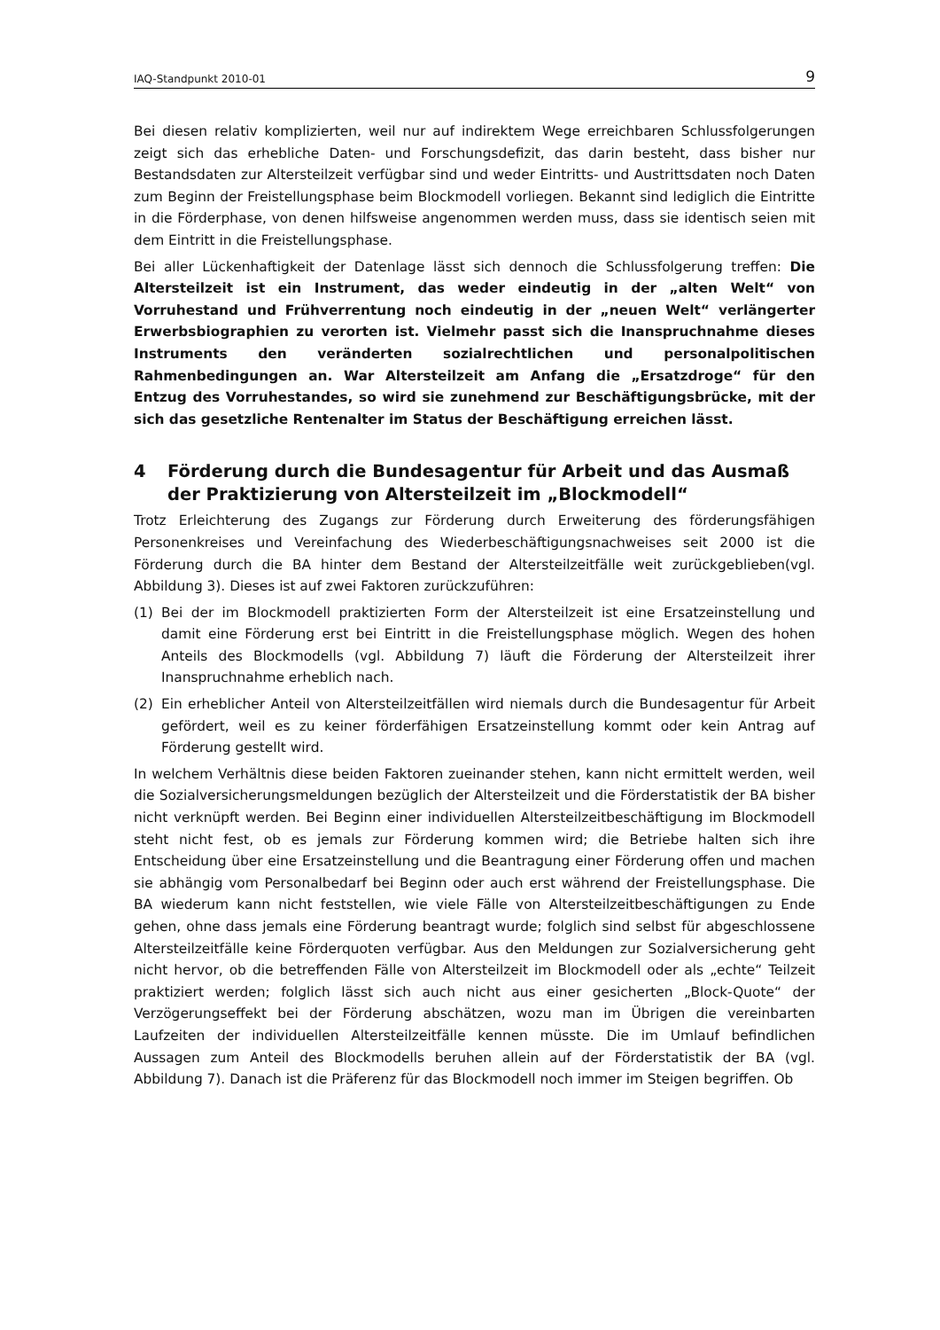IAQ-Standpunkt 2010-01 9
Bei diesen relativ komplizierten, weil nur auf indirektem Wege erreichbaren Schlussfolgerungen zeigt sich das erhebliche Daten- und Forschungsdefizit, das darin besteht, dass bisher nur Bestandsdaten zur Altersteilzeit verfügbar sind und weder Eintritts- und Austrittsdaten noch Daten zum Beginn der Freistellungsphase beim Blockmodell vorliegen. Bekannt sind lediglich die Eintritte in die Förderphase, von denen hilfsweise angenommen werden muss, dass sie identisch seien mit dem Eintritt in die Freistellungsphase.
Bei aller Lückenhaftigkeit der Datenlage lässt sich dennoch die Schlussfolgerung treffen: Die Altersteilzeit ist ein Instrument, das weder eindeutig in der „alten Welt“ von Vorruhestand und Frühverrentung noch eindeutig in der „neuen Welt“ verlängerter Erwerbsbiographien zu verorten ist. Vielmehr passt sich die Inanspruchnahme dieses Instruments den veränderten sozialrechtlichen und personalpolitischen Rahmenbedingungen an. War Altersteilzeit am Anfang die „Ersatzdroge“ für den Entzug des Vorruhestandes, so wird sie zunehmend zur Beschäftigungsbrücke, mit der sich das gesetzliche Rentenalter im Status der Beschäftigung erreichen lässt.
4 Förderung durch die Bundesagentur für Arbeit und das Ausmaß der Praktizierung von Altersteilzeit im „Blockmodell“
Trotz Erleichterung des Zugangs zur Förderung durch Erweiterung des förderungsfähigen Personenkreises und Vereinfachung des Wiederbeschäftigungsnachweises seit 2000 ist die Förderung durch die BA hinter dem Bestand der Altersteilzeitfälle weit zurückgeblieben(vgl. Abbildung 3). Dieses ist auf zwei Faktoren zurückzuführen:
(1) Bei der im Blockmodell praktizierten Form der Altersteilzeit ist eine Ersatzeinstellung und damit eine Förderung erst bei Eintritt in die Freistellungsphase möglich. Wegen des hohen Anteils des Blockmodells (vgl. Abbildung 7) läuft die Förderung der Altersteilzeit ihrer Inanspruchnahme erheblich nach.
(2) Ein erheblicher Anteil von Altersteilzeitfällen wird niemals durch die Bundesagentur für Arbeit gefördert, weil es zu keiner förderfähigen Ersatzeinstellung kommt oder kein Antrag auf Förderung gestellt wird.
In welchem Verhältnis diese beiden Faktoren zueinander stehen, kann nicht ermittelt werden, weil die Sozialversicherungsmeldungen bezüglich der Altersteilzeit und die Förderstatistik der BA bisher nicht verknüpft werden. Bei Beginn einer individuellen Altersteilzeitbeschäftigung im Blockmodell steht nicht fest, ob es jemals zur Förderung kommen wird; die Betriebe halten sich ihre Entscheidung über eine Ersatzeinstellung und die Beantragung einer Förderung offen und machen sie abhängig vom Personalbedarf bei Beginn oder auch erst während der Freistellungsphase. Die BA wiederum kann nicht feststellen, wie viele Fälle von Altersteilzeitbeschäftigungen zu Ende gehen, ohne dass jemals eine Förderung beantragt wurde; folglich sind selbst für abgeschlossene Altersteilzeitfälle keine Förderquoten verfügbar. Aus den Meldungen zur Sozialversicherung geht nicht hervor, ob die betreffenden Fälle von Altersteilzeit im Blockmodell oder als „echte“ Teilzeit praktiziert werden; folglich lässt sich auch nicht aus einer gesicherten „Block-Quote“ der Verzögerungseffekt bei der Förderung abschätzen, wozu man im Übrigen die vereinbarten Laufzeiten der individuellen Altersteilzeitfälle kennen müsste. Die im Umlauf befindlichen Aussagen zum Anteil des Blockmodells beruhen allein auf der Förderstatistik der BA (vgl. Abbildung 7). Danach ist die Präferenz für das Blockmodell noch immer im Steigen begriffen. Ob